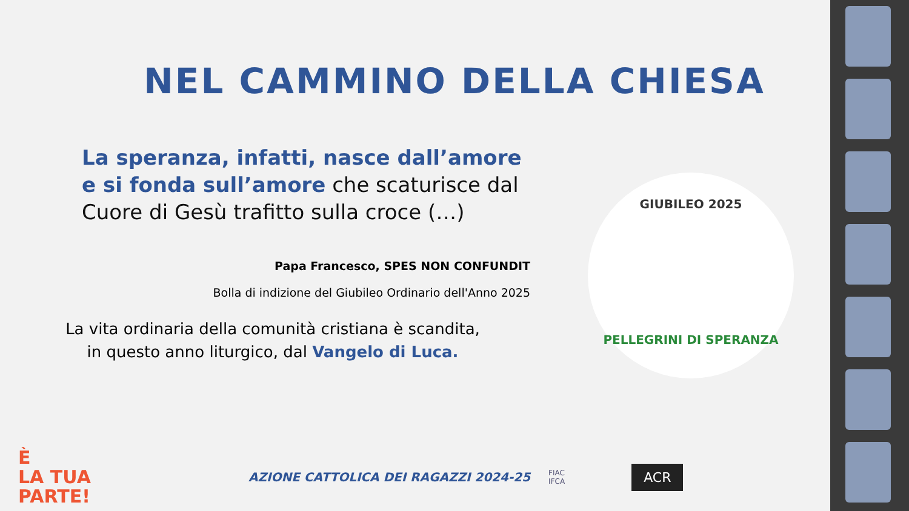NEL CAMMINO DELLA CHIESA
La speranza, infatti, nasce dall’amore e si fonda sull’amore che scaturisce dal Cuore di Gesù trafitto sulla croce (…)
Papa Francesco, SPES NON CONFUNDIT
Bolla di indizione del Giubileo Ordinario dell'Anno 2025
La vita ordinaria della comunità cristiana è scandita,
in questo anno liturgico, dal Vangelo di Luca.
GIUBILEO 2025
PELLEGRINI DI SPERANZA
È
LA TUA
PARTE!
AZIONE CATTOLICA DEI RAGAZZI 2024-25
FIAC
IFCA
ACR